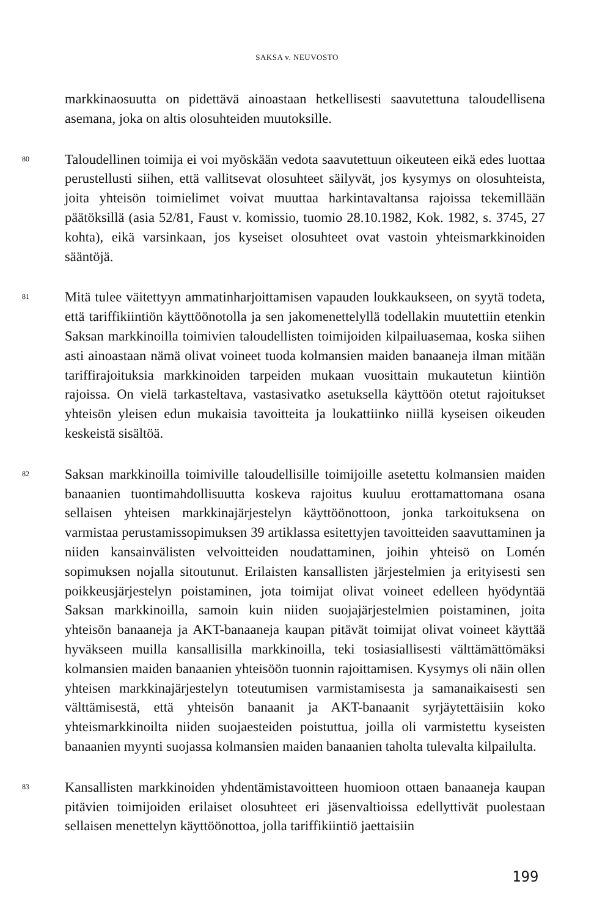SAKSA v. NEUVOSTO
markkinaosuutta on pidettävä ainoastaan hetkellisesti saavutettuna taloudellisena asemana, joka on altis olosuhteiden muutoksille.
80
Taloudellinen toimija ei voi myöskään vedota saavutettuun oikeuteen eikä edes luottaa perustellusti siihen, että vallitsevat olosuhteet säilyvät, jos kysymys on olosuhteista, joita yhteisön toimielimet voivat muuttaa harkintavaltansa rajoissa tekemillään päätöksillä (asia 52/81, Faust v. komissio, tuomio 28.10.1982, Kok. 1982, s. 3745, 27 kohta), eikä varsinkaan, jos kyseiset olosuhteet ovat vastoin yhteismarkkinoiden sääntöjä.
81
Mitä tulee väitettyyn ammatinharjoittamisen vapauden loukkaukseen, on syytä todeta, että tariffikiintiön käyttöönotolla ja sen jakomenettelyllä todellakin muutettiin etenkin Saksan markkinoilla toimivien taloudellisten toimijoiden kilpailuasemaa, koska siihen asti ainoastaan nämä olivat voineet tuoda kolmansien maiden banaaneja ilman mitään tariffirajoituksia markkinoiden tarpeiden mukaan vuosittain mukautetun kiintiön rajoissa. On vielä tarkasteltava, vastasivatko asetuksella käyttöön otetut rajoitukset yhteisön yleisen edun mukaisia tavoitteita ja loukattiinko niillä kyseisen oikeuden keskeistä sisältöä.
82
Saksan markkinoilla toimiville taloudellisille toimijoille asetettu kolmansien maiden banaanien tuontimahdollisuutta koskeva rajoitus kuuluu erottamattomana osana sellaisen yhteisen markkinajärjestelyn käyttöönottoon, jonka tarkoituksena on varmistaa perustamissopimuksen 39 artiklassa esitettyjen tavoitteiden saavuttaminen ja niiden kansainvälisten velvoitteiden noudattaminen, joihin yhteisö on Lomén sopimuksen nojalla sitoutunut. Erilaisten kansallisten järjestelmien ja erityisesti sen poikkeusjärjestelyn poistaminen, jota toimijat olivat voineet edelleen hyödyntää Saksan markkinoilla, samoin kuin niiden suojajärjestelmien poistaminen, joita yhteisön banaaneja ja AKT-banaaneja kaupan pitävät toimijat olivat voineet käyttää hyväkseen muilla kansallisilla markkinoilla, teki tosiasiallisesti välttämättömäksi kolmansien maiden banaanien yhteisöön tuonnin rajoittamisen. Kysymys oli näin ollen yhteisen markkinajärjestelyn toteutumisen varmistamisesta ja samanaikaisesti sen välttämisestä, että yhteisön banaanit ja AKT-banaanit syrjäytettäisiin koko yhteismarkkinoilta niiden suojaesteiden poistuttua, joilla oli varmistettu kyseisten banaanien myynti suojassa kolmansien maiden banaanien taholta tulevalta kilpailulta.
83
Kansallisten markkinoiden yhdentämistavoitteen huomioon ottaen banaaneja kaupan pitävien toimijoiden erilaiset olosuhteet eri jäsenvaltioissa edellyttivät puolestaan sellaisen menettelyn käyttöönottoa, jolla tariffikiintiö jaettaisiin
199